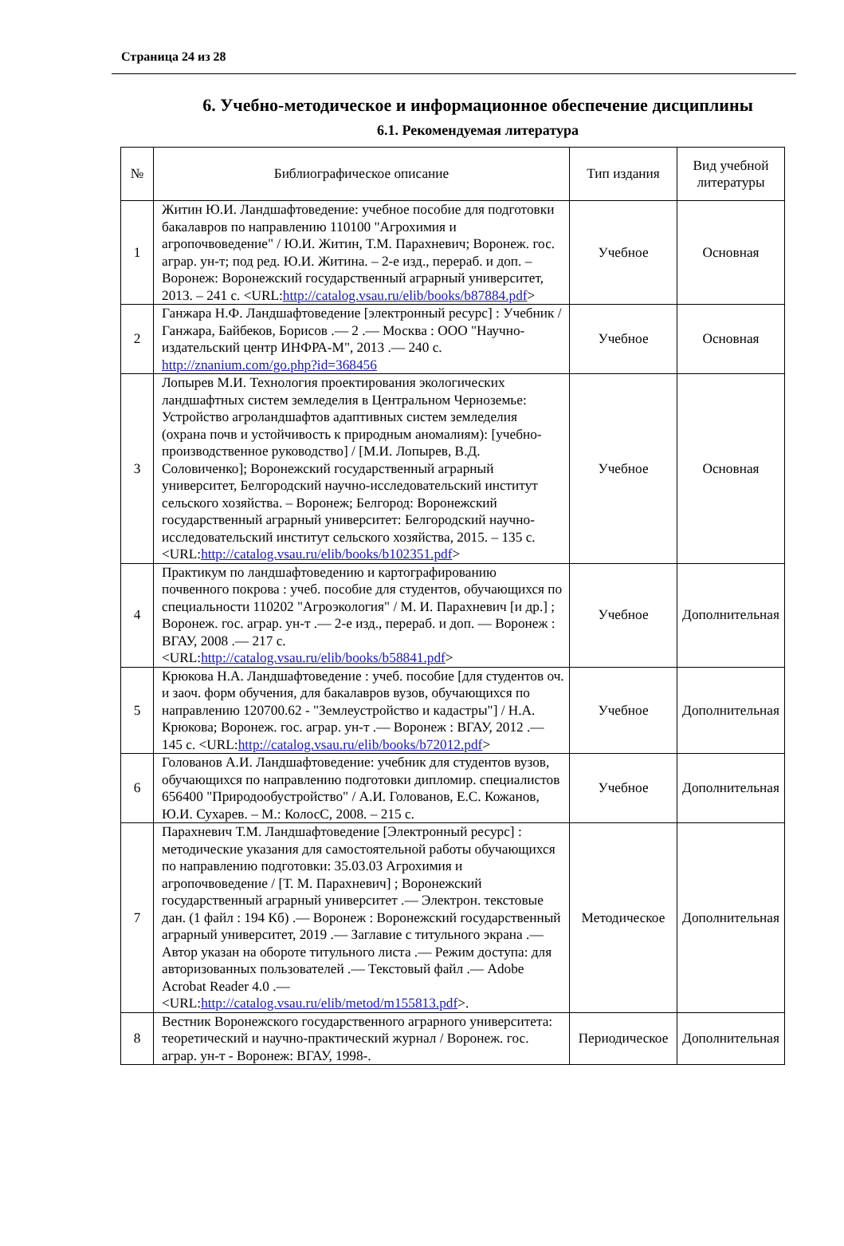Страница 24 из 28
6. Учебно-методическое и информационное обеспечение дисциплины
6.1. Рекомендуемая литература
| № | Библиографическое описание | Тип издания | Вид учебной литературы |
| --- | --- | --- | --- |
| 1 | Житин Ю.И. Ландшафтоведение: учебное пособие для подготовки бакалавров по направлению 110100 "Агрохимия и агропочвоведение" / Ю.И. Житин, Т.М. Парахневич; Воронеж. гос. аграр. ун-т; под ред. Ю.И. Житина. – 2-е изд., перераб. и доп. – Воронеж: Воронежский государственный аграрный университет, 2013. – 241 с. <URL: http://catalog.vsau.ru/elib/books/b87884.pdf > | Учебное | Основная |
| 2 | Ганжара Н.Ф. Ландшафтоведение [электронный ресурс] : Учебник / Ганжара, Байбеков, Борисов .— 2 .— Москва : ООО "Научно-издательский центр ИНФРА-М", 2013 .— 240 с. http://znanium.com/go.php?id=368456 | Учебное | Основная |
| 3 | Лопырев М.И. Технология проектирования экологических ландшафтных систем земледелия в Центральном Черноземье: Устройство агроландшафтов адаптивных систем земледелия (охрана почв и устойчивость к природным аномалиям): [учебно-производственное руководство] / [М.И. Лопырев, В.Д. Соловиченко]; Воронежский государственный аграрный университет, Белгородский научно-исследовательский институт сельского хозяйства. – Воронеж; Белгород: Воронежский государственный аграрный университет: Белгородский научно-исследовательский институт сельского хозяйства, 2015. – 135 с. <URL: http://catalog.vsau.ru/elib/books/b102351.pdf > | Учебное | Основная |
| 4 | Практикум по ландшафтоведению и картографированию почвенного покрова : учеб. пособие для студентов, обучающихся по специальности 110202 "Агроэкология" / М. И. Парахневич [и др.] ; Воронеж. гос. аграр. ун-т .— 2-е изд., перераб. и доп. — Воронеж : ВГАУ, 2008 .— 217 с. <URL: http://catalog.vsau.ru/elib/books/b58841.pdf > | Учебное | Дополнительная |
| 5 | Крюкова Н.А. Ландшафтоведение : учеб. пособие [для студентов оч. и заоч. форм обучения, для бакалавров вузов, обучающихся по направлению 120700.62 - "Землеустройство и кадастры"] / Н.А. Крюкова; Воронеж. гос. аграр. ун-т .— Воронеж : ВГАУ, 2012 .— 145 с. <URL: http://catalog.vsau.ru/elib/books/b72012.pdf > | Учебное | Дополнительная |
| 6 | Голованов А.И. Ландшафтоведение: учебник для студентов вузов, обучающихся по направлению подготовки дипломир. специалистов 656400 "Природообустройство" / А.И. Голованов, Е.С. Кожанов, Ю.И. Сухарев. – М.: КолосС, 2008. – 215 с. | Учебное | Дополнительная |
| 7 | Парахневич Т.М. Ландшафтоведение [Электронный ресурс] : методические указания для самостоятельной работы обучающихся по направлению подготовки: 35.03.03 Агрохимия и агропочвоведение / [Т. М. Парахневич] ; Воронежский государственный аграрный университет .— Электрон. текстовые дан. (1 файл : 194 Кб) .— Воронеж : Воронежский государственный аграрный университет, 2019 .— Заглавие с титульного экрана .— Автор указан на обороте титульного листа .— Режим доступа: для авторизованных пользователей .— Текстовый файл .— Adobe Acrobat Reader 4.0 .— <URL: http://catalog.vsau.ru/elib/metod/m155813.pdf >. | Методическое | Дополнительная |
| 8 | Вестник Воронежского государственного аграрного университета: теоретический и научно-практический журнал / Воронеж. гос. аграр. ун-т - Воронеж: ВГАУ, 1998-. | Периодическое | Дополнительная |